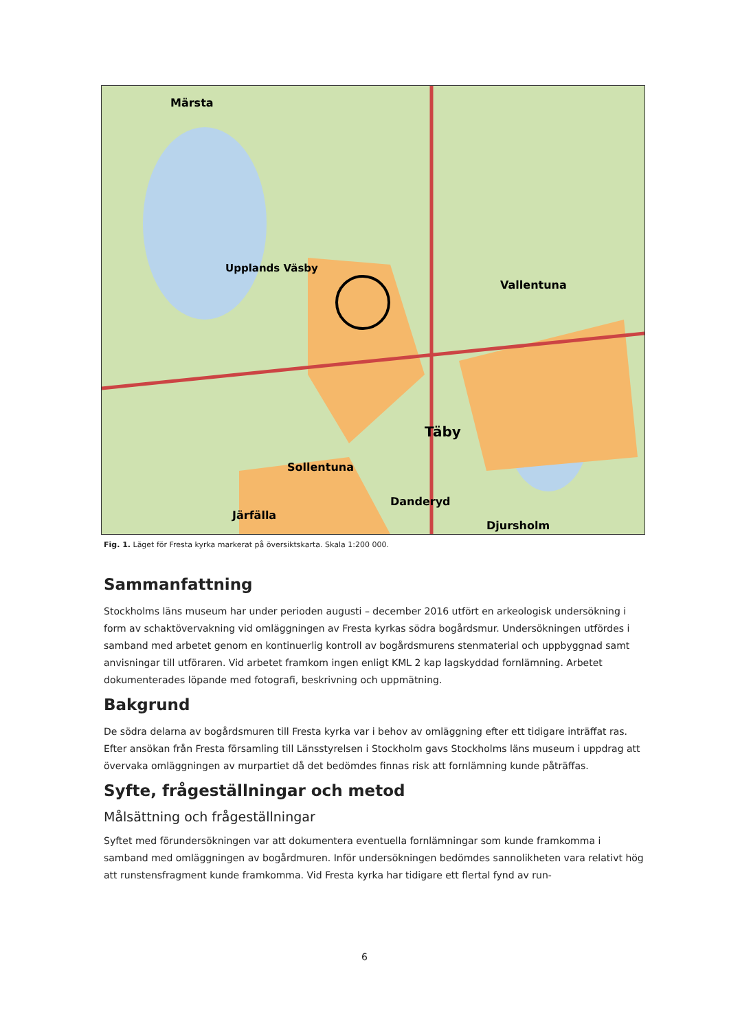Märsta
Upplands Väsby
Vallentuna
Täby
Sollentuna
Järfälla
Djursholm
Danderyd
Fig. 1. Läget för Fresta kyrka markerat på översiktskarta. Skala 1:200 000.
Sammanfattning
Stockholms läns museum har under perioden augusti – december 2016 utfört en arkeologisk undersökning i form av schaktövervakning vid omläggningen av Fresta kyrkas södra bogårdsmur. Undersökningen utfördes i samband med arbetet genom en kontinuerlig kontroll av bogårdsmurens stenmaterial och uppbyggnad samt anvisningar till utföraren. Vid arbetet framkom ingen enligt KML 2 kap lagskyddad fornlämning. Arbetet dokumenterades löpande med fotografi, beskrivning och uppmätning.
Bakgrund
De södra delarna av bogårdsmuren till Fresta kyrka var i behov av omläggning efter ett tidigare inträffat ras. Efter ansökan från Fresta församling till Länsstyrelsen i Stockholm gavs Stockholms läns museum i uppdrag att övervaka omläggningen av murpartiet då det bedömdes finnas risk att fornlämning kunde påträffas.
Syfte, frågeställningar och metod
Målsättning och frågeställningar
Syftet med förundersökningen var att dokumentera eventuella fornlämningar som kunde framkomma i samband med omläggningen av bogårdmuren. Inför undersökningen bedömdes sannolikheten vara relativt hög att runstensfragment kunde framkomma. Vid Fresta kyrka har tidigare ett flertal fynd av run-
6